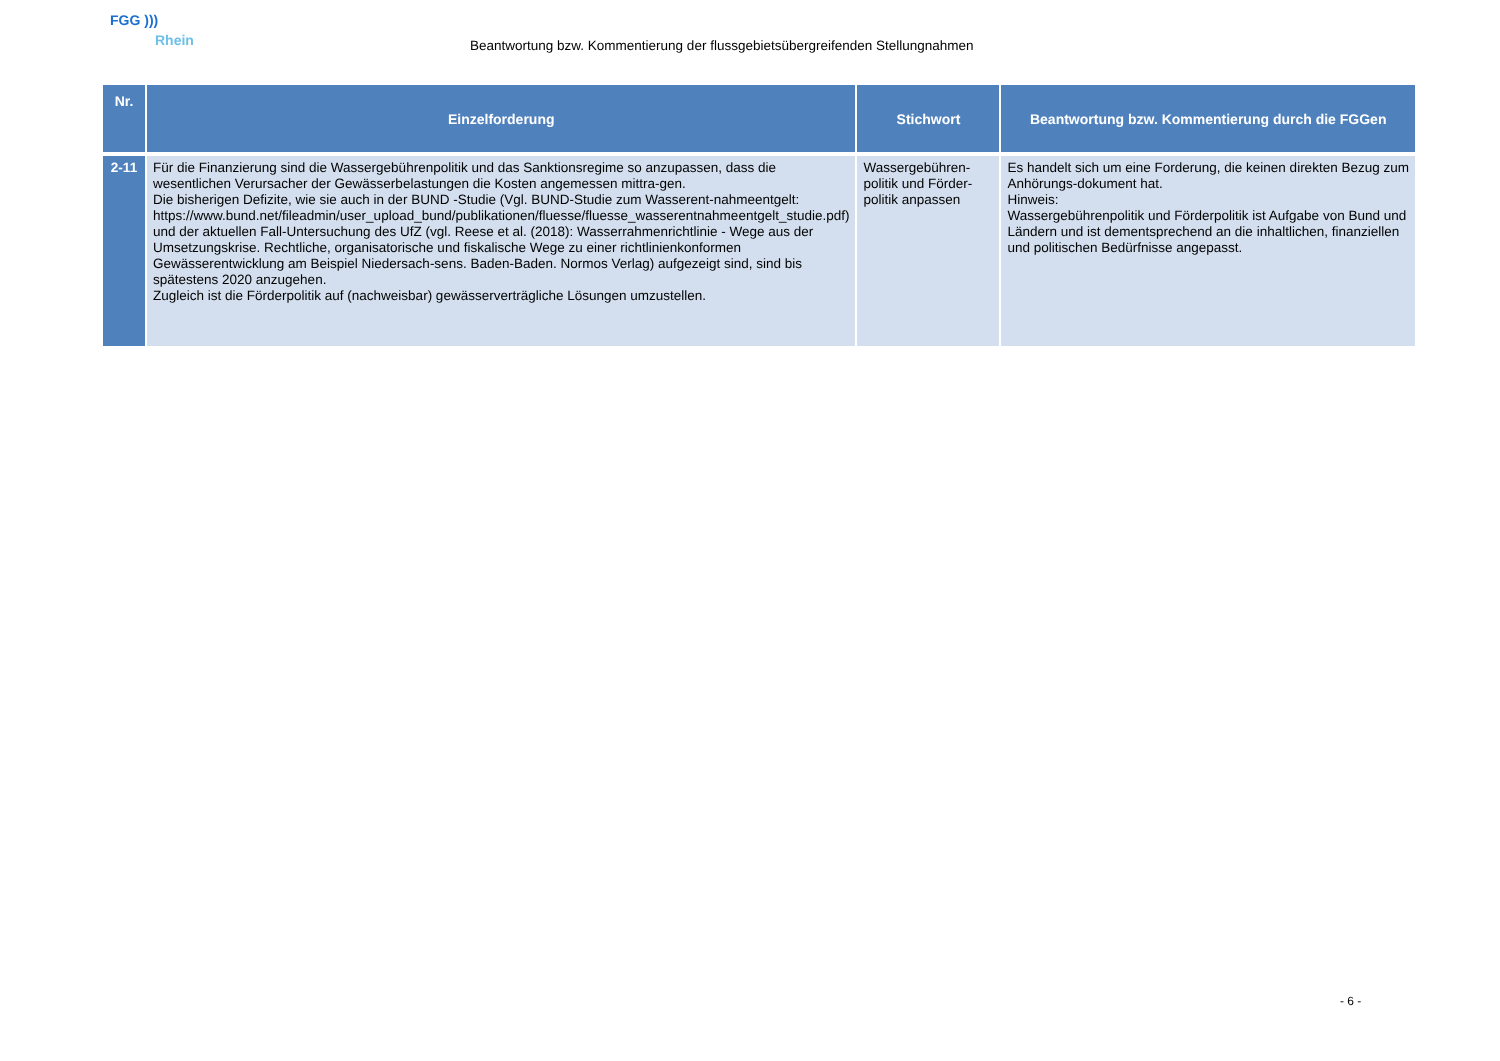FGG )))
Rhein
Beantwortung bzw. Kommentierung der flussgebietsübergreifenden Stellungnahmen
| Nr. | Einzelforderung | Stichwort | Beantwortung bzw. Kommentierung durch die FGGen |
| --- | --- | --- | --- |
| 2-11 | Für die Finanzierung sind die Wassergebührenpolitik und das Sanktionsregime so anzupassen, dass die wesentlichen Verursacher der Gewässerbelastungen die Kosten angemessen mittra-gen. Die bisherigen Defizite, wie sie auch in der BUND -Studie (Vgl. BUND-Studie zum Wasserent-nahmeentgelt: https://www.bund.net/fileadmin/user_upload_bund/publikationen/fluesse/fluesse_wasserentnahmeentgelt_studie.pdf) und der aktuellen Fall-Untersuchung des UfZ (vgl. Reese et al. (2018): Wasserrahmenrichtlinie - Wege aus der Umsetzungskrise. Rechtliche, organisatorische und fiskalische Wege zu einer richtlinienkonformen Gewässerentwicklung am Beispiel Niedersach-sens. Baden-Baden. Normos Verlag) aufgezeigt sind, sind bis spätestens 2020 anzugehen. Zugleich ist die Förderpolitik auf (nachweisbar) gewässerverträgliche Lösungen umzustellen. | Wassergebühren-politik und Förder-politik anpassen | Es handelt sich um eine Forderung, die keinen direkten Bezug zum Anhörungs-dokument hat. Hinweis: Wassergebührenpolitik und Förderpolitik ist Aufgabe von Bund und Ländern und ist dementsprechend an die inhaltlichen, finanziellen und politischen Bedürfnisse angepasst. |
- 6 -